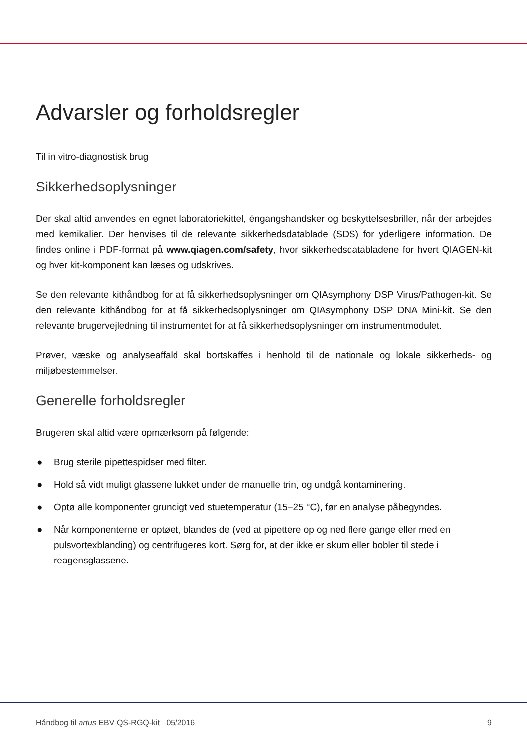Advarsler og forholdsregler
Til in vitro-diagnostisk brug
Sikkerhedsoplysninger
Der skal altid anvendes en egnet laboratoriekittel, éngangshandsker og beskyttelsesbriller, når der arbejdes med kemikalier. Der henvises til de relevante sikkerhedsdatablade (SDS) for yderligere information. De findes online i PDF-format på www.qiagen.com/safety, hvor sikkerhedsdatabladene for hvert QIAGEN-kit og hver kit-komponent kan læses og udskrives.
Se den relevante kithåndbog for at få sikkerhedsoplysninger om QIAsymphony DSP Virus/Pathogen-kit. Se den relevante kithåndbog for at få sikkerhedsoplysninger om QIAsymphony DSP DNA Mini-kit. Se den relevante brugervejledning til instrumentet for at få sikkerhedsoplysninger om instrumentmodulet.
Prøver, væske og analyseaffald skal bortskaffes i henhold til de nationale og lokale sikkerheds- og miljøbestemmelser.
Generelle forholdsregler
Brugeren skal altid være opmærksom på følgende:
● Brug sterile pipettespidser med filter.
● Hold så vidt muligt glassene lukket under de manuelle trin, og undgå kontaminering.
● Optø alle komponenter grundigt ved stuetemperatur (15–25 °C), før en analyse påbegyndes.
● Når komponenterne er optøet, blandes de (ved at pipettere op og ned flere gange eller med en pulsvortexblanding) og centrifugeres kort. Sørg for, at der ikke er skum eller bobler til stede i reagensglassene.
Håndbog til artus EBV QS-RGQ-kit 05/2016 9